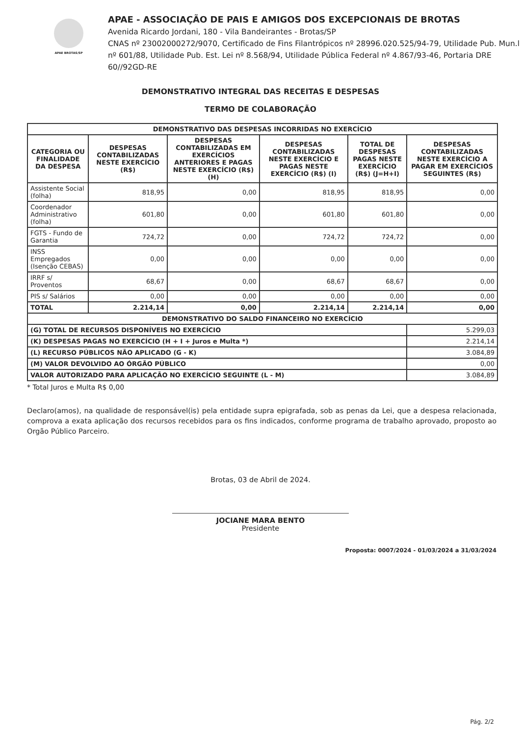APAE BROTAS/SP
APAE - ASSOCIAÇÃO DE PAIS E AMIGOS DOS EXCEPCIONAIS DE BROTAS
Avenida Ricardo Jordani, 180 - Vila Bandeirantes - Brotas/SP
CNAS nº 23002000272/9070, Certificado de Fins Filantrópicos nº 28996.020.525/94-79, Utilidade Pub. Mun.l nº 601/88, Utilidade Pub. Est. Lei nº 8.568/94, Utilidade Pública Federal nº 4.867/93-46, Portaria DRE 60//92GD-RE
DEMONSTRATIVO INTEGRAL DAS RECEITAS E DESPESAS
TERMO DE COLABORAÇÃO
| DEMONSTRATIVO DAS DESPESAS INCORRIDAS NO EXERCÍCIO | | | | | |
| --- | --- | --- | --- | --- | --- |
| CATEGORIA OU FINALIDADE DA DESPESA | DESPESAS CONTABILIZADAS NESTE EXERCÍCIO (R$) | DESPESAS CONTABILIZADAS EM EXERCÍCIOS ANTERIORES E PAGAS NESTE EXERCÍCIO (R$) (H) | DESPESAS CONTABILIZADAS NESTE EXERCÍCIO E PAGAS NESTE EXERCÍCIO (R$) (I) | TOTAL DE DESPESAS PAGAS NESTE EXERCÍCIO (R$) (J=H+I) | DESPESAS CONTABILIZADAS NESTE EXERCÍCIO A PAGAR EM EXERCÍCIOS SEGUINTES (R$) |
| Assistente Social (folha) | 818,95 | 0,00 | 818,95 | 818,95 | 0,00 |
| Coordenador Administrativo (folha) | 601,80 | 0,00 | 601,80 | 601,80 | 0,00 |
| FGTS - Fundo de Garantia | 724,72 | 0,00 | 724,72 | 724,72 | 0,00 |
| INSS Empregados (Isenção CEBAS) | 0,00 | 0,00 | 0,00 | 0,00 | 0,00 |
| IRRF s/ Proventos | 68,67 | 0,00 | 68,67 | 68,67 | 0,00 |
| PIS s/ Salários | 0,00 | 0,00 | 0,00 | 0,00 | 0,00 |
| TOTAL | 2.214,14 | 0,00 | 2.214,14 | 2.214,14 | 0,00 |
| DEMONSTRATIVO DO SALDO FINANCEIRO NO EXERCÍCIO | | | | | |
| (G) TOTAL DE RECURSOS DISPONÍVEIS NO EXERCÍCIO | | | | | 5.299,03 |
| (K) DESPESAS PAGAS NO EXERCÍCIO (H + I + Juros e Multa *) | | | | | 2.214,14 |
| (L) RECURSO PÚBLICOS NÃO APLICADO (G - K) | | | | | 3.084,89 |
| (M) VALOR DEVOLVIDO AO ÓRGÃO PÚBLICO | | | | | 0,00 |
| VALOR AUTORIZADO PARA APLICAÇÃO NO EXERCÍCIO SEGUINTE (L - M) | | | | | 3.084,89 |
* Total Juros e Multa R$ 0,00
Declaro(amos), na qualidade de responsável(is) pela entidade supra epigrafada, sob as penas da Lei, que a despesa relacionada, comprova a exata aplicação dos recursos recebidos para os fins indicados, conforme programa de trabalho aprovado, proposto ao Orgão Público Parceiro.
Brotas, 03 de Abril de 2024.
JOCIANE MARA BENTO
Presidente
Proposta: 0007/2024 - 01/03/2024 a 31/03/2024
Pág. 2/2